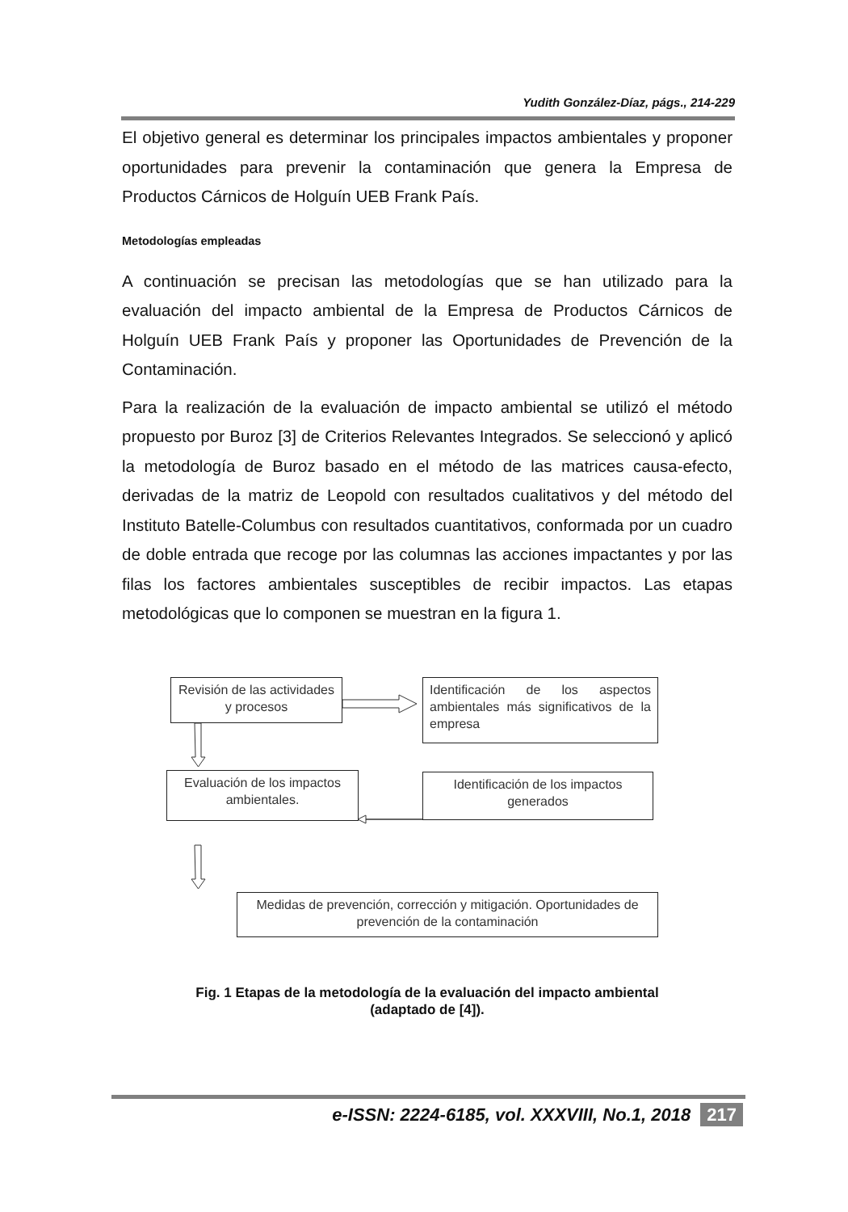Yudith González-Díaz, págs., 214-229
El objetivo general es determinar los principales impactos ambientales y proponer oportunidades para prevenir la contaminación que genera la Empresa de Productos Cárnicos de Holguín UEB Frank País.
Metodologías empleadas
A continuación se precisan las metodologías que se han utilizado para la evaluación del impacto ambiental de la Empresa de Productos Cárnicos de Holguín UEB Frank País y proponer las Oportunidades de Prevención de la Contaminación.
Para la realización de la evaluación de impacto ambiental se utilizó el método propuesto por Buroz [3] de Criterios Relevantes Integrados. Se seleccionó y aplicó la metodología de Buroz basado en el método de las matrices causa-efecto, derivadas de la matriz de Leopold con resultados cualitativos y del método del Instituto Batelle-Columbus con resultados cuantitativos, conformada por un cuadro de doble entrada que recoge por las columnas las acciones impactantes y por las filas los factores ambientales susceptibles de recibir impactos. Las etapas metodológicas que lo componen se muestran en la figura 1.
Revisión de las actividades y procesos
Identificación de los aspectos ambientales más significativos de la empresa
Evaluación de los impactos ambientales.
Identificación de los impactos generados
Medidas de prevención, corrección y mitigación. Oportunidades de prevención de la contaminación
Fig. 1 Etapas de la metodología de la evaluación del impacto ambiental
(adaptado de [4]).
e-ISSN: 2224-6185, vol. XXXVIII, No.1, 2018 217